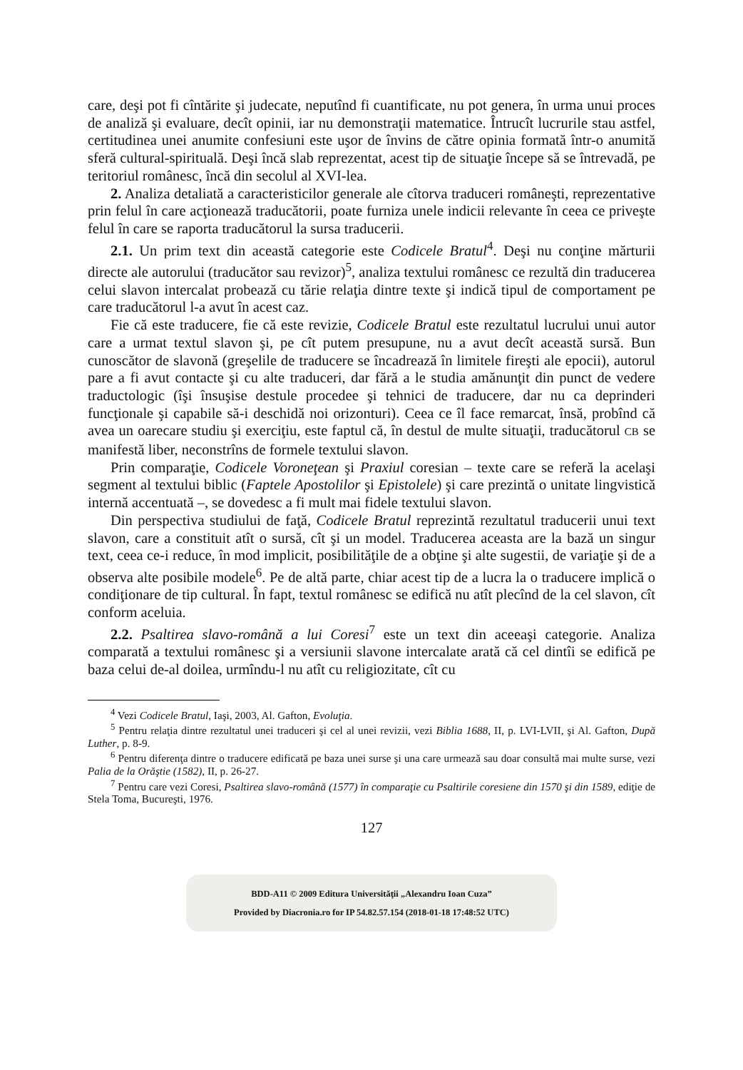care, deşi pot fi cîntărite şi judecate, neputînd fi cuantificate, nu pot genera, în urma unui proces de analiză şi evaluare, decît opinii, iar nu demonstraţii matematice. Întrucît lucrurile stau astfel, certitudinea unei anumite confesiuni este uşor de învins de către opinia formată într-o anumită sferă cultural-spirituală. Deşi încă slab reprezentat, acest tip de situaţie începe să se întrevadă, pe teritoriul românesc, încă din secolul al XVI-lea.
2. Analiza detaliată a caracteristicilor generale ale cîtorva traduceri româneşti, reprezentative prin felul în care acţionează traducătorii, poate furniza unele indicii relevante în ceea ce priveşte felul în care se raporta traducătorul la sursa traducerii.
2.1. Un prim text din această categorie este Codicele Bratul<sup>4</sup>. Deşi nu conţine mărturii directe ale autorului (traducător sau revizor)<sup>5</sup>, analiza textului românesc ce rezultă din traducerea celui slavon intercalat probează cu tărie relaţia dintre texte şi indică tipul de comportament pe care traducătorul l-a avut în acest caz.
Fie că este traducere, fie că este revizie, Codicele Bratul este rezultatul lucrului unui autor care a urmat textul slavon şi, pe cît putem presupune, nu a avut decît această sursă. Bun cunoscător de slavonă (greşelile de traducere se încadrează în limitele fireşti ale epocii), autorul pare a fi avut contacte şi cu alte traduceri, dar fără a le studia amănunţit din punct de vedere traductologic (îşi însuşise destule procedee şi tehnici de traducere, dar nu ca deprinderi funcţionale şi capabile să-i deschidă noi orizonturi). Ceea ce îl face remarcat, însă, probînd că avea un oarecare studiu şi exerciţiu, este faptul că, în destul de multe situaţii, traducătorul CB se manifestă liber, neconstrîns de formele textului slavon.
Prin comparaţie, Codicele Voroneţean şi Praxiul coresian – texte care se referă la acelaşi segment al textului biblic (Faptele Apostolilor şi Epistolele) şi care prezintă o unitate lingvistică internă accentuată –, se dovedesc a fi mult mai fidele textului slavon.
Din perspectiva studiului de faţă, Codicele Bratul reprezintă rezultatul traducerii unui text slavon, care a constituit atît o sursă, cît şi un model. Traducerea aceasta are la bază un singur text, ceea ce-i reduce, în mod implicit, posibilităţile de a obţine şi alte sugestii, de variaţie şi de a observa alte posibile modele<sup>6</sup>. Pe de altă parte, chiar acest tip de a lucra la o traducere implică o condiţionare de tip cultural. În fapt, textul românesc se edifică nu atît plecînd de la cel slavon, cît conform aceluia.
2.2. Psaltirea slavo-română a lui Coresi<sup>7</sup> este un text din aceeaşi categorie. Analiza comparată a textului românesc şi a versiunii slavone intercalate arată că cel dintîi se edifică pe baza celui de-al doilea, urmîndu-l nu atît cu religiozitate, cît cu
<sup>4</sup> Vezi Codicele Bratul, Iaşi, 2003, Al. Gafton, Evoluţia.
<sup>5</sup> Pentru relaţia dintre rezultatul unei traduceri şi cel al unei revizii, vezi Biblia 1688, II, p. LVI-LVII, şi Al. Gafton, După Luther, p. 8-9.
<sup>6</sup> Pentru diferenţa dintre o traducere edificată pe baza unei surse şi una care urmează sau doar consultă mai multe surse, vezi Palia de la Orăştie (1582), II, p. 26-27.
<sup>7</sup> Pentru care vezi Coresi, Psaltirea slavo-română (1577) în comparaţie cu Psaltirile coresiene din 1570 şi din 1589, ediţie de Stela Toma, Bucureşti, 1976.
127
BDD-A11 © 2009 Editura Universităţii „Alexandru Ioan Cuza”
Provided by Diacronia.ro for IP 54.82.57.154 (2018-01-18 17:48:52 UTC)